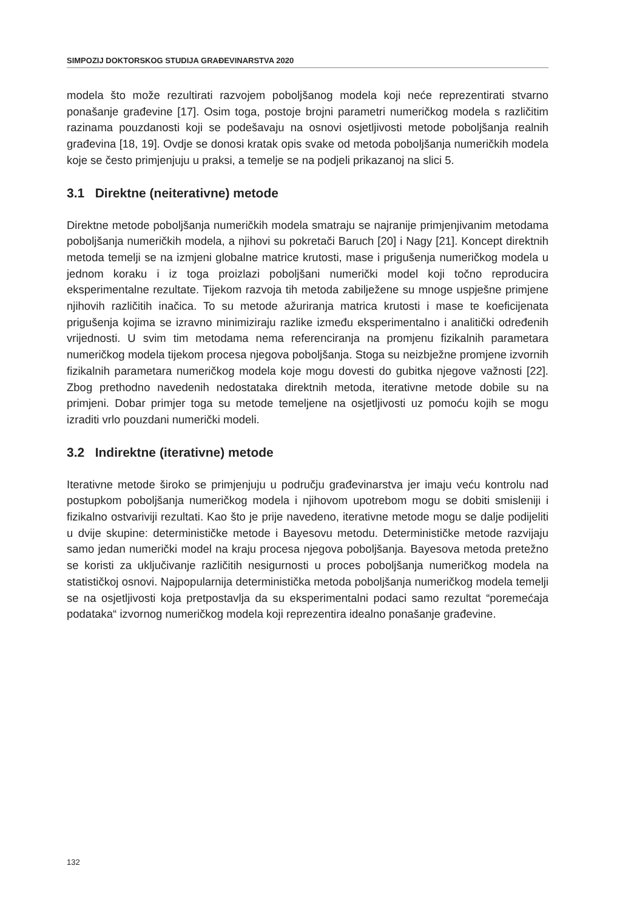SIMPOZIJ DOKTORSKOG STUDIJA GRAĐEVINARSTVA 2020
modela što može rezultirati razvojem poboljšanog modela koji neće reprezentirati stvarno ponašanje građevine [17]. Osim toga, postoje brojni parametri numeričkog modela s različitim razinama pouzdanosti koji se podešavaju na osnovi osjetljivosti metode poboljšanja realnih građevina [18, 19]. Ovdje se donosi kratak opis svake od metoda poboljšanja numeričkih modela koje se često primjenjuju u praksi, a temelje se na podjeli prikazanoj na slici 5.
3.1 Direktne (neiterativne) metode
Direktne metode poboljšanja numeričkih modela smatraju se najranije primjenji­vanim metodama poboljšanja numeričkih modela, a njihovi su pokretači Baruch [20] i Nagy [21]. Koncept direktnih metoda temelji se na izmjeni globalne matrice krutosti, mase i prigušenja numeričkog modela u jednom koraku i iz toga proizlazi poboljšani numerički model koji točno reproducira eksperimentalne rezultate. Tije­kom razvoja tih metoda zabilježene su mnoge uspješne primjene njihovih različitih inačica. To su metode ažuriranja matrica krutosti i mase te koeficijenata prigušenja kojima se izravno minimiziraju razlike između eksperimentalno i analitički određe­nih vrijednosti. U svim tim metodama nema referenciranja na promjenu fizikalnih parametara numeričkog modela tijekom procesa njegova poboljšanja. Stoga su ne­izbježne promjene izvornih fizikalnih parametara numeričkog modela koje mogu dovesti do gubitka njegove važnosti [22]. Zbog prethodno navedenih nedostataka direktnih metoda, iterativne metode dobile su na primjeni. Dobar primjer toga su metode temeljene na osjetljivosti uz pomoću kojih se mogu izraditi vrlo pouzdani numerički modeli.
3.2 Indirektne (iterativne) metode
Iterativne metode široko se primjenjuju u području građevinarstva jer imaju veću kontrolu nad postupkom poboljšanja numeričkog modela i njihovom upotrebom mogu se dobiti smisleniji i fizikalno ostvariviji rezultati. Kao što je prije navedeno, iterativne metode mogu se dalje podijeliti u dvije skupine: determinističke meto­de i Bayesovu metodu. Determinističke metode razvijaju samo jedan numerički model na kraju procesa njegova poboljšanja. Bayesova metoda pretežno se koristi za uključivanje različitih nesigurnosti u proces poboljšanja numeričkog modela na statističkoj osnovi. Najpopularnija deterministička metoda poboljšanja numeričkog modela temelji se na osjetljivosti koja pretpostavlja da su eksperimentalni podaci samo rezultat “poremećaja podataka“ izvornog numeričkog modela koji reprezenti­ra idealno ponašanje građevine.
132